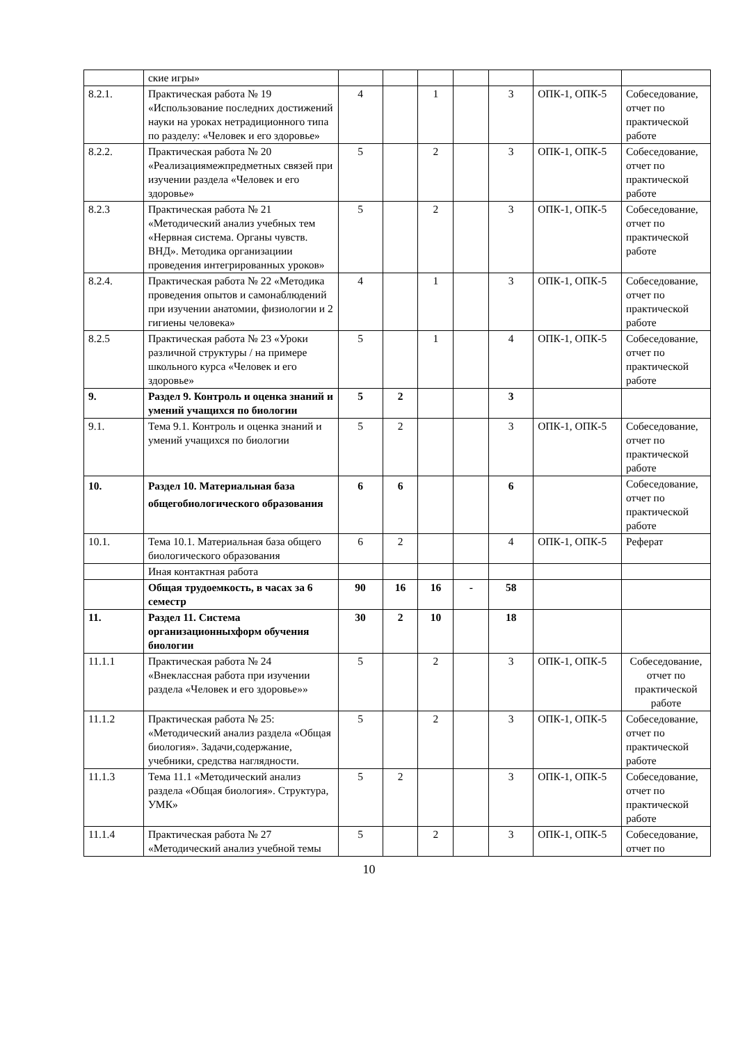| | ские игры» | | | | | | | |
| 8.2.1. | Практическая работа № 19 «Использование последних достижений науки на уроках нетрадиционного типа по разделу: «Человек и его здоровье» | 4 | | 1 | | 3 | ОПК-1, ОПК-5 | Собеседование, отчет по практической работе |
| 8.2.2. | Практическая работа № 20 «Реализациямежпредметных связей при изучении раздела «Человек и его здоровье» | 5 | | 2 | | 3 | ОПК-1, ОПК-5 | Собеседование, отчет по практической работе |
| 8.2.3 | Практическая работа № 21 «Методический анализ учебных тем «Нервная система. Органы чувств. ВНД». Методика организациии проведения интегрированных уроков» | 5 | | 2 | | 3 | ОПК-1, ОПК-5 | Собеседование, отчет по практической работе |
| 8.2.4. | Практическая работа № 22 «Методика проведения опытов и самонаблюдений при изучении анатомии, физиологии и 2 гигиены человека» | 4 | | 1 | | 3 | ОПК-1, ОПК-5 | Собеседование, отчет по практической работе |
| 8.2.5 | Практическая работа № 23 «Уроки различной структуры / на примере школьного курса «Человек и его здоровье» | 5 | | 1 | | 4 | ОПК-1, ОПК-5 | Собеседование, отчет по практической работе |
| 9. | Раздел 9. Контроль и оценка знаний и умений учащихся по биологии | 5 | 2 | | | 3 | | |
| 9.1. | Тема 9.1. Контроль и оценка знаний и умений учащихся по биологии | 5 | 2 | | | 3 | ОПК-1, ОПК-5 | Собеседование, отчет по практической работе |
| 10. | Раздел 10. Материальная база общегобиологического образования | 6 | 6 | | | 6 | | Собеседование, отчет по практической работе |
| 10.1. | Тема 10.1. Материальная база общего биологического образования | 6 | 2 | | | 4 | ОПК-1, ОПК-5 | Реферат |
| | Иная контактная работа | | | | | | | |
| | Общая трудоемкость, в часах за 6 семестр | 90 | 16 | 16 | - | 58 | | |
| 11. | Раздел 11. Система организационныхформ обучения биологии | 30 | 2 | 10 | | 18 | | |
| 11.1.1 | Практическая работа № 24 «Внеклассная работа при изучении раздела «Человек и его здоровье»» | 5 | | 2 | | 3 | ОПК-1, ОПК-5 | Собеседование, отчет по практической работе |
| 11.1.2 | Практическая работа № 25: «Методический анализ раздела «Общая биология». Задачи,содержание, учебники, средства наглядности. | 5 | | 2 | | 3 | ОПК-1, ОПК-5 | Собеседование, отчет по практической работе |
| 11.1.3 | Тема 11.1 «Методический анализ раздела «Общая биология». Структура, УМК» | 5 | 2 | | | 3 | ОПК-1, ОПК-5 | Собеседование, отчет по практической работе |
| 11.1.4 | Практическая работа № 27 «Методический анализ учебной темы | 5 | | 2 | | 3 | ОПК-1, ОПК-5 | Собеседование, отчет по |
10